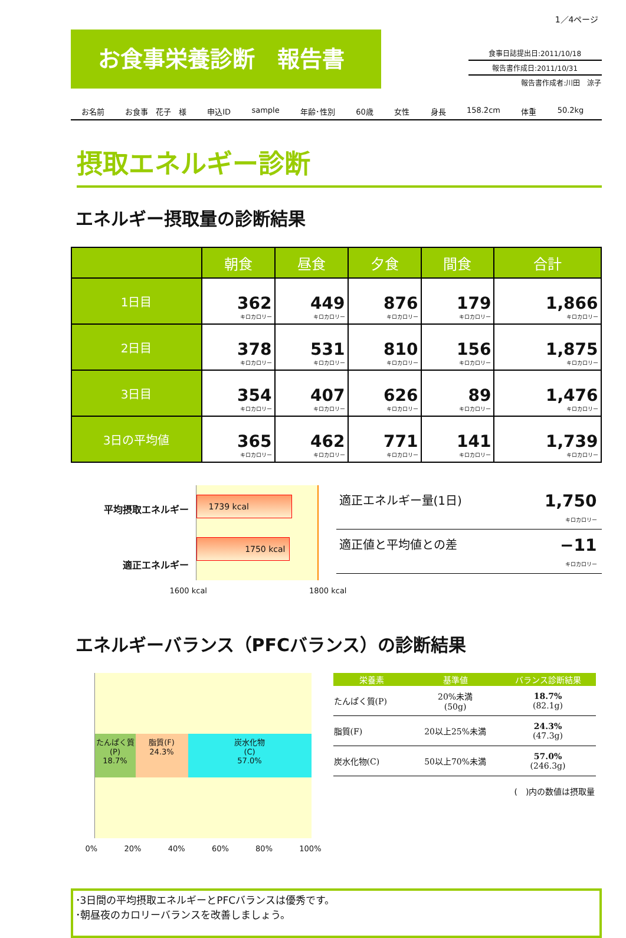1／4ページ
お食事栄養診断　報告書
食事日誌提出日:2011/10/18
報告書作成日:2011/10/31
報告書作成者:川田　涼子
お名前 お食事　花子　様 申込ID sample 年齢･性別 60歳 女性 身長 158.2cm 体重 50.2kg
摂取エネルギー診断
エネルギー摂取量の診断結果
| | 朝食 | 昼食 | 夕食 | 間食 | 合計 |
| --- | --- | --- | --- | --- | --- |
| 1日目 | 362 キロカロリー | 449 キロカロリー | 876 キロカロリー | 179 キロカロリー | 1,866 キロカロリー |
| 2日目 | 378 キロカロリー | 531 キロカロリー | 810 キロカロリー | 156 キロカロリー | 1,875 キロカロリー |
| 3日目 | 354 キロカロリー | 407 キロカロリー | 626 キロカロリー | 89 キロカロリー | 1,476 キロカロリー |
| 3日の平均値 | 365 キロカロリー | 462 キロカロリー | 771 キロカロリー | 141 キロカロリー | 1,739 キロカロリー |
平均摂取エネルギー
適正エネルギー
1739 kcal
1750 kcal
1600 kcal 1800 kcal
適正エネルギー量(1日) 1,750
キロカロリー
適正値と平均値との差 −11
キロカロリー
エネルギーバランス（PFCバランス）の診断結果
たんぱく質
(P)
18.7%
脂質(F)
24.3%
炭水化物
(C)
57.0%
0% 20% 40% 60% 80% 100%
| 栄養素 | 基準値 | バランス診断結果 |
| --- | --- | --- |
| たんぱく質(P) | 20%未満 (50g) | 18.7% (82.1g) |
| 脂質(F) | 20以上25%未満 | 24.3% (47.3g) |
| 炭水化物(C) | 50以上70%未満 | 57.0% (246.3g) |
| ( )内の数値は摂取量 | | |
･3日間の平均摂取エネルギーとPFCバランスは優秀です。
･朝昼夜のカロリーバランスを改善しましょう。